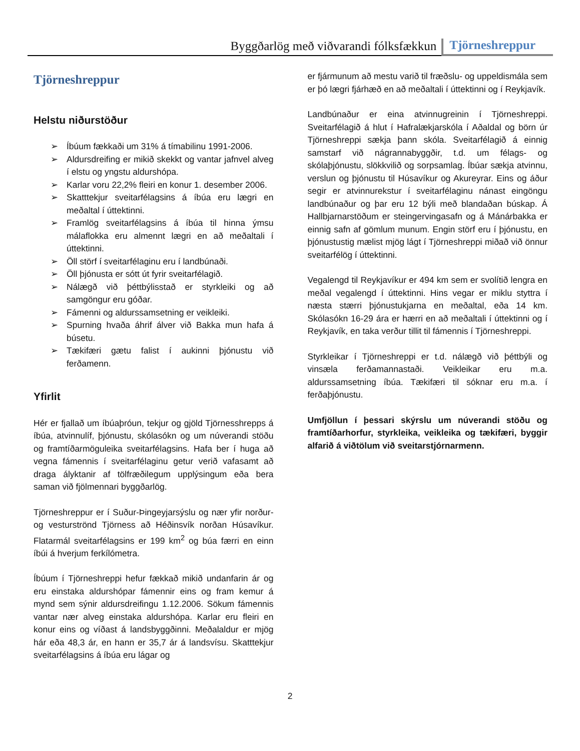Byggðarlög með viðvarandi fólksfækkun
Tjörneshreppur
Tjörneshreppur
Helstu niðurstöður
➢ Íbúum fækkaði um 31% á tímabilinu 1991-2006.
➢ Aldursdreifing er mikið skekkt og vantar jafnvel alveg í elstu og yngstu aldurshópa.
➢ Karlar voru 22,2% fleiri en konur 1. desember 2006.
➢ Skatttekjur sveitarfélagsins á íbúa eru lægri en meðaltal í úttektinni.
➢ Framlög sveitarfélagsins á íbúa til hinna ýmsu málaflokka eru almennt lægri en að meðaltali í úttektinni.
➢ Öll störf í sveitarfélaginu eru í landbúnaði.
➢ Öll þjónusta er sótt út fyrir sveitarfélagið.
➢ Nálægð við þéttbýlisstað er styrkleiki og að samgöngur eru góðar.
➢ Fámenni og aldurssamsetning er veikleiki.
➢ Spurning hvaða áhrif álver við Bakka mun hafa á búsetu.
➢ Tækifæri gætu falist í aukinni þjónustu við ferðamenn.
Yfirlit
Hér er fjallað um íbúaþróun, tekjur og gjöld Tjörnesshrepps á íbúa, atvinnulíf, þjónustu, skólasókn og um núverandi stöðu og framtíðarmöguleika sveitarfélagsins. Hafa ber í huga að vegna fámennis í sveitarfélaginu getur verið vafasamt að draga ályktanir af tölfræðilegum upplýsingum eða bera saman við fjölmennari byggðarlög.
Tjörneshreppur er í Suður-Þingeyjarsýslu og nær yfir norður- og vesturströnd Tjörness að Héðinsvík norðan Húsavíkur. Flatarmál sveitarfélagsins er 199 km<sup>2</sup> og búa færri en einn íbúi á hverjum ferkílómetra.
Íbúum í Tjörneshreppi hefur fækkað mikið undanfarin ár og eru einstaka aldurshópar fámennir eins og fram kemur á mynd sem sýnir aldursdreifingu 1.12.2006. Sökum fámennis vantar nær alveg einstaka aldurshópa. Karlar eru fleiri en konur eins og víðast á landsbyggðinni. Meðalaldur er mjög hár eða 48,3 ár, en hann er 35,7 ár á landsvísu. Skatttekjur sveitarfélagsins á íbúa eru lágar og
er fjármunum að mestu varið til fræðslu- og uppeldismála sem er þó lægri fjárhæð en að meðaltali í úttektinni og í Reykjavík.
Landbúnaður er eina atvinnugreinin í Tjörneshreppi. Sveitarfélagið á hlut í Hafralækjarskóla í Aðaldal og börn úr Tjörneshreppi sækja þann skóla. Sveitarfélagið á einnig samstarf við nágrannabyggðir, t.d. um félags- og skólaþjónustu, slökkvilið og sorpsamlag. Íbúar sækja atvinnu, verslun og þjónustu til Húsavíkur og Akureyrar. Eins og áður segir er atvinnurekstur í sveitarfélaginu nánast eingöngu landbúnaður og þar eru 12 býli með blandaðan búskap. Á Hallbjarnarstöðum er steingervingasafn og á Mánárbakka er einnig safn af gömlum munum. Engin störf eru í þjónustu, en þjónustustig mælist mjög lágt í Tjörneshreppi miðað við önnur sveitarfélög í úttektinni.
Vegalengd til Reykjavíkur er 494 km sem er svolítið lengra en meðal vegalengd í úttektinni. Hins vegar er miklu styttra í næsta stærri þjónustukjarna en meðaltal, eða 14 km. Skólasókn 16-29 ára er hærri en að meðaltali í úttektinni og í Reykjavík, en taka verður tillit til fámennis í Tjörneshreppi.
Styrkleikar í Tjörneshreppi er t.d. nálægð við þéttbýli og vinsæla ferðamannastaði. Veikleikar eru m.a. aldurssamsetning íbúa. Tækifæri til sóknar eru m.a. í ferðaþjónustu.
Umfjöllun í þessari skýrslu um núverandi stöðu og framtíðarhorfur, styrkleika, veikleika og tækifæri, byggir alfarið á viðtölum við sveitarstjórnarmenn.
2